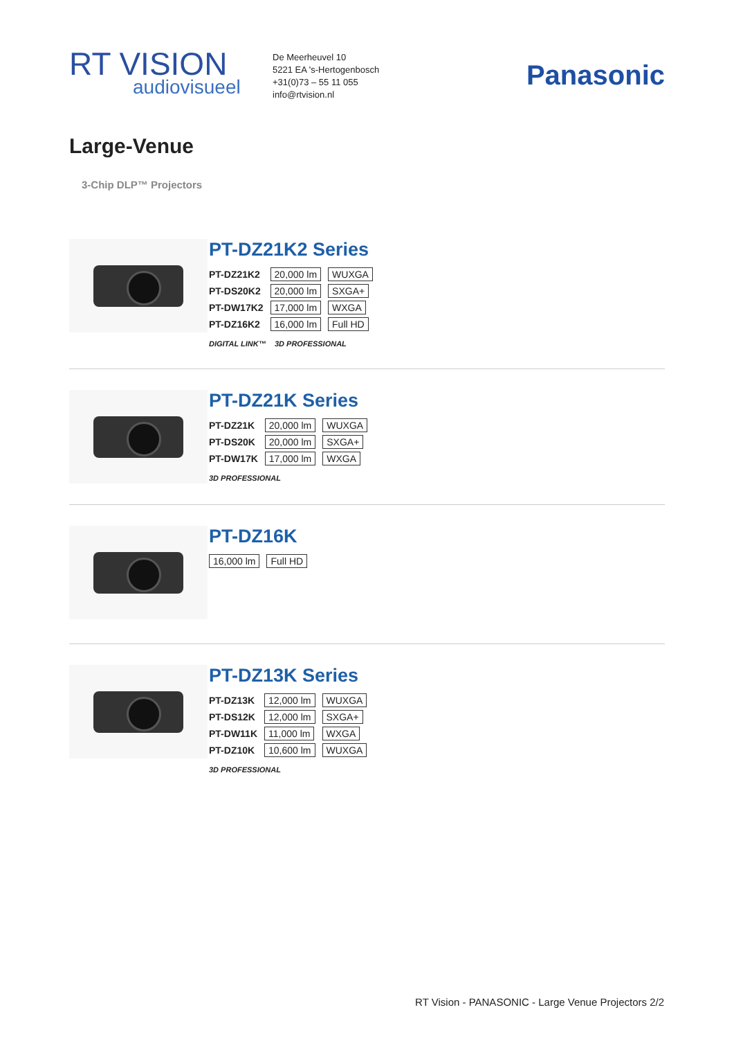RT VISION
audiovisueel
De Meerheuvel 10
5221 EA 's-Hertogenbosch
+31(0)73 – 55 11 055
info@rtvision.nl
Panasonic
Large-Venue
3-Chip DLP™ Projectors
PT-DZ21K2 Series
| PT-DZ21K2 | 20,000 lm | WUXGA |
| PT-DS20K2 | 20,000 lm | SXGA+ |
| PT-DW17K2 | 17,000 lm | WXGA |
| PT-DZ16K2 | 16,000 lm | Full HD |
DIGITAL LINK™ 3D PROFESSIONAL
PT-DZ21K Series
| PT-DZ21K | 20,000 lm | WUXGA |
| PT-DS20K | 20,000 lm | SXGA+ |
| PT-DW17K | 17,000 lm | WXGA |
3D PROFESSIONAL
PT-DZ16K
| 16,000 lm | Full HD |
PT-DZ13K Series
| PT-DZ13K | 12,000 lm | WUXGA |
| PT-DS12K | 12,000 lm | SXGA+ |
| PT-DW11K | 11,000 lm | WXGA |
| PT-DZ10K | 10,600 lm | WUXGA |
3D PROFESSIONAL
RT Vision - PANASONIC - Large Venue Projectors 2/2